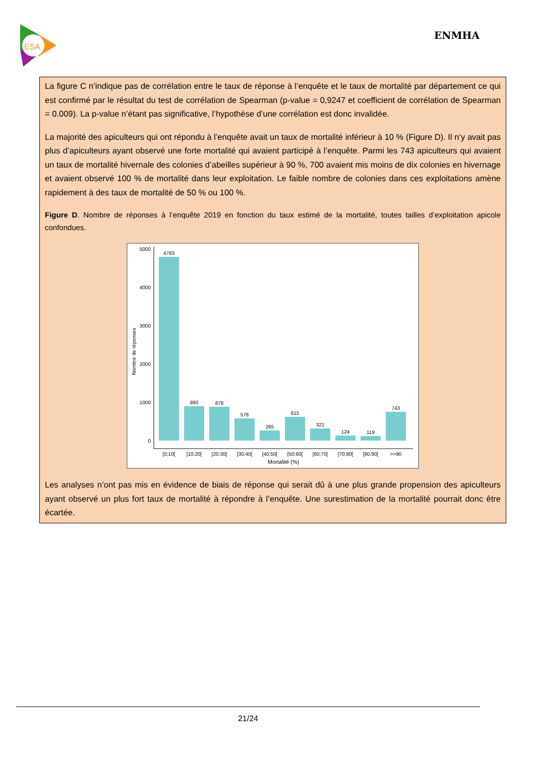ESA
ENMHA
La figure C n’indique pas de corrélation entre le taux de réponse à l’enquête et le taux de mortalité par département ce qui est confirmé par le résultat du test de corrélation de Spearman (p-value = 0,9247 et coefficient de corrélation de Spearman = 0.009). La p-value n’étant pas significative, l’hypothèse d’une corrélation est donc invalidée.
La majorité des apiculteurs qui ont répondu à l’enquête avait un taux de mortalité inférieur à 10 % (Figure D). Il n’y avait pas plus d’apiculteurs ayant observé une forte mortalité qui avaient participé à l’enquête. Parmi les 743 apiculteurs qui avaient un taux de mortalité hivernale des colonies d’abeilles supérieur à 90 %, 700 avaient mis moins de dix colonies en hivernage et avaient observé 100 % de mortalité dans leur exploitation. Le faible nombre de colonies dans ces exploitations amène rapidement à des taux de mortalité de 50 % ou 100 %.
Figure D. Nombre de réponses à l’enquête 2019 en fonction du taux estimé de la mortalité, toutes tailles d’exploitation apicole confondues.
5000
4000
3000
2000
1000
0
Nombre de réponses
4783
893
878
578
265
615
321
124
119
743
[0;10[
[10;20[
[20;30[
[30;40[
[40;50[
[50;60[
[60;70[
[70;80[
[80;90[
>=90
Mortalité (%)
Les analyses n’ont pas mis en évidence de biais de réponse qui serait dû à une plus grande propension des apiculteurs ayant observé un plus fort taux de mortalité à répondre à l’enquête. Une surestimation de la mortalité pourrait donc être écartée.
21/24